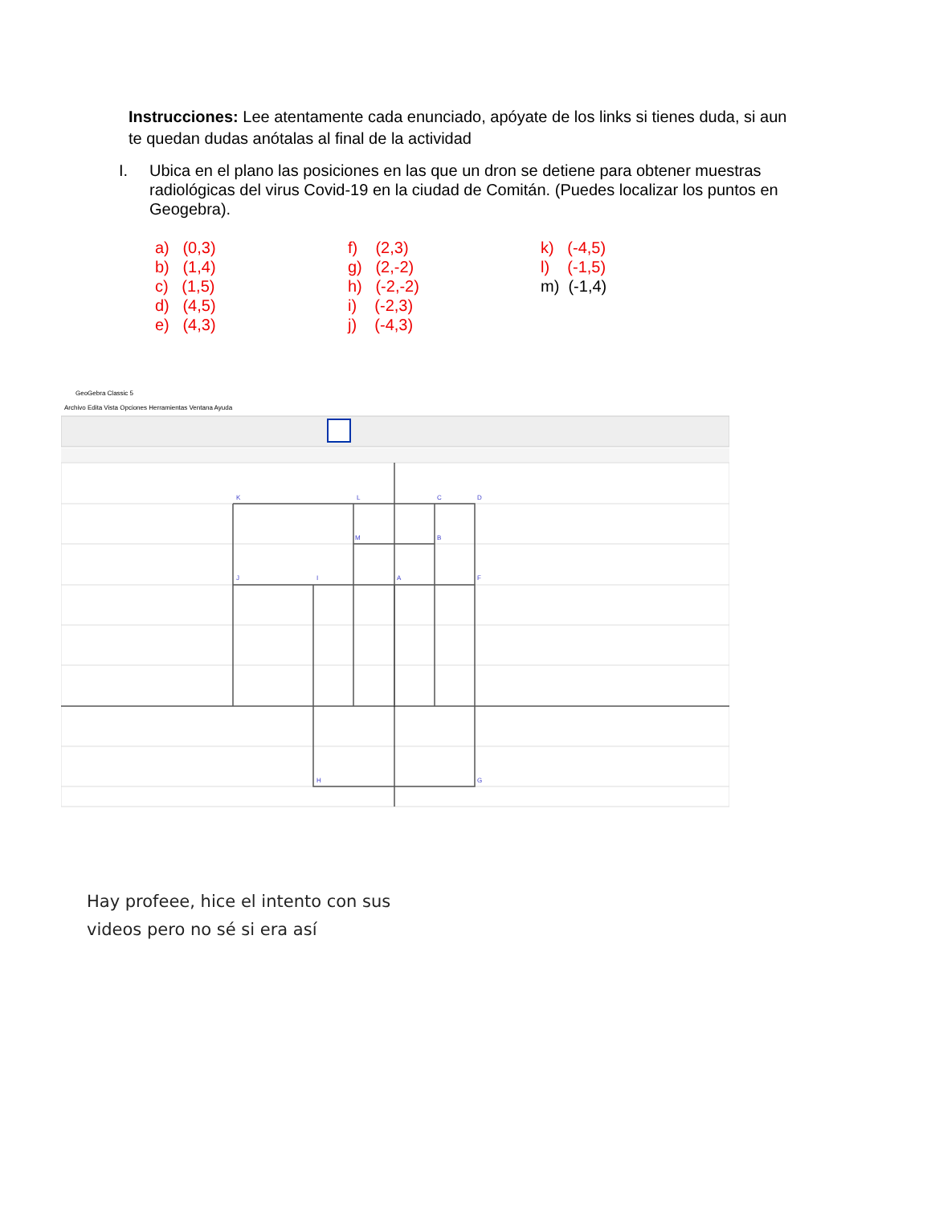Instrucciones: Lee atentamente cada enunciado, apóyate de los links si tienes duda, si aun te quedan dudas anótalas al final de la actividad
I. Ubica en el plano las posiciones en las que un dron se detiene para obtener muestras radiológicas del virus Covid-19 en la ciudad de Comitán. (Puedes localizar los puntos en Geogebra).
a) (0,3)
b) (1,4)
c) (1,5)
d) (4,5)
e) (4,3)
f) (2,3)
g) (2,-2)
h) (-2,-2)
i) (-2,3)
j) (-4,3)
k) (-4,5)
l) (-1,5)
m) (-1,4)
GeoGebra Classic 5
Archivo Edita Vista Opciones Herramientas Ventana Ayuda
K
L
C
D
M
B
J
I
A
F
H
G
Hay profeee, hice el intento con sus
videos pero no sé si era así